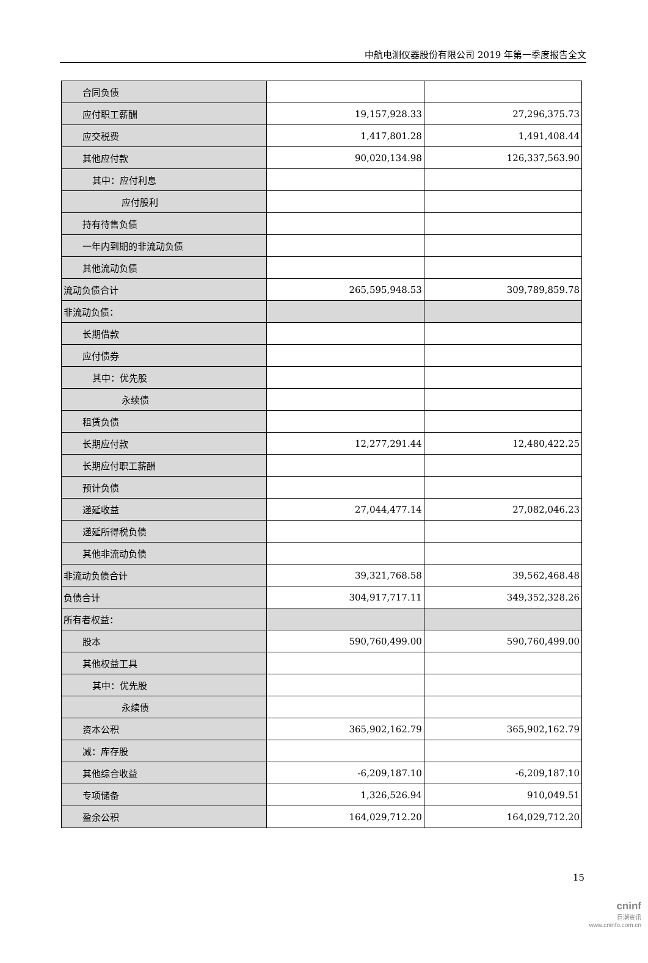中航电测仪器股份有限公司 2019 年第一季度报告全文
| 合同负债 | | |
| 应付职工薪酬 | 19,157,928.33 | 27,296,375.73 |
| 应交税费 | 1,417,801.28 | 1,491,408.44 |
| 其他应付款 | 90,020,134.98 | 126,337,563.90 |
| 其中：应付利息 | | |
| 应付股利 | | |
| 持有待售负债 | | |
| 一年内到期的非流动负债 | | |
| 其他流动负债 | | |
| 流动负债合计 | 265,595,948.53 | 309,789,859.78 |
| 非流动负债： | | |
| 长期借款 | | |
| 应付债券 | | |
| 其中：优先股 | | |
| 永续债 | | |
| 租赁负债 | | |
| 长期应付款 | 12,277,291.44 | 12,480,422.25 |
| 长期应付职工薪酬 | | |
| 预计负债 | | |
| 递延收益 | 27,044,477.14 | 27,082,046.23 |
| 递延所得税负债 | | |
| 其他非流动负债 | | |
| 非流动负债合计 | 39,321,768.58 | 39,562,468.48 |
| 负债合计 | 304,917,717.11 | 349,352,328.26 |
| 所有者权益： | | |
| 股本 | 590,760,499.00 | 590,760,499.00 |
| 其他权益工具 | | |
| 其中：优先股 | | |
| 永续债 | | |
| 资本公积 | 365,902,162.79 | 365,902,162.79 |
| 减：库存股 | | |
| 其他综合收益 | -6,209,187.10 | -6,209,187.10 |
| 专项储备 | 1,326,526.94 | 910,049.51 |
| 盈余公积 | 164,029,712.20 | 164,029,712.20 |
15
cninf
巨潮资讯
www.cninfo.com.cn